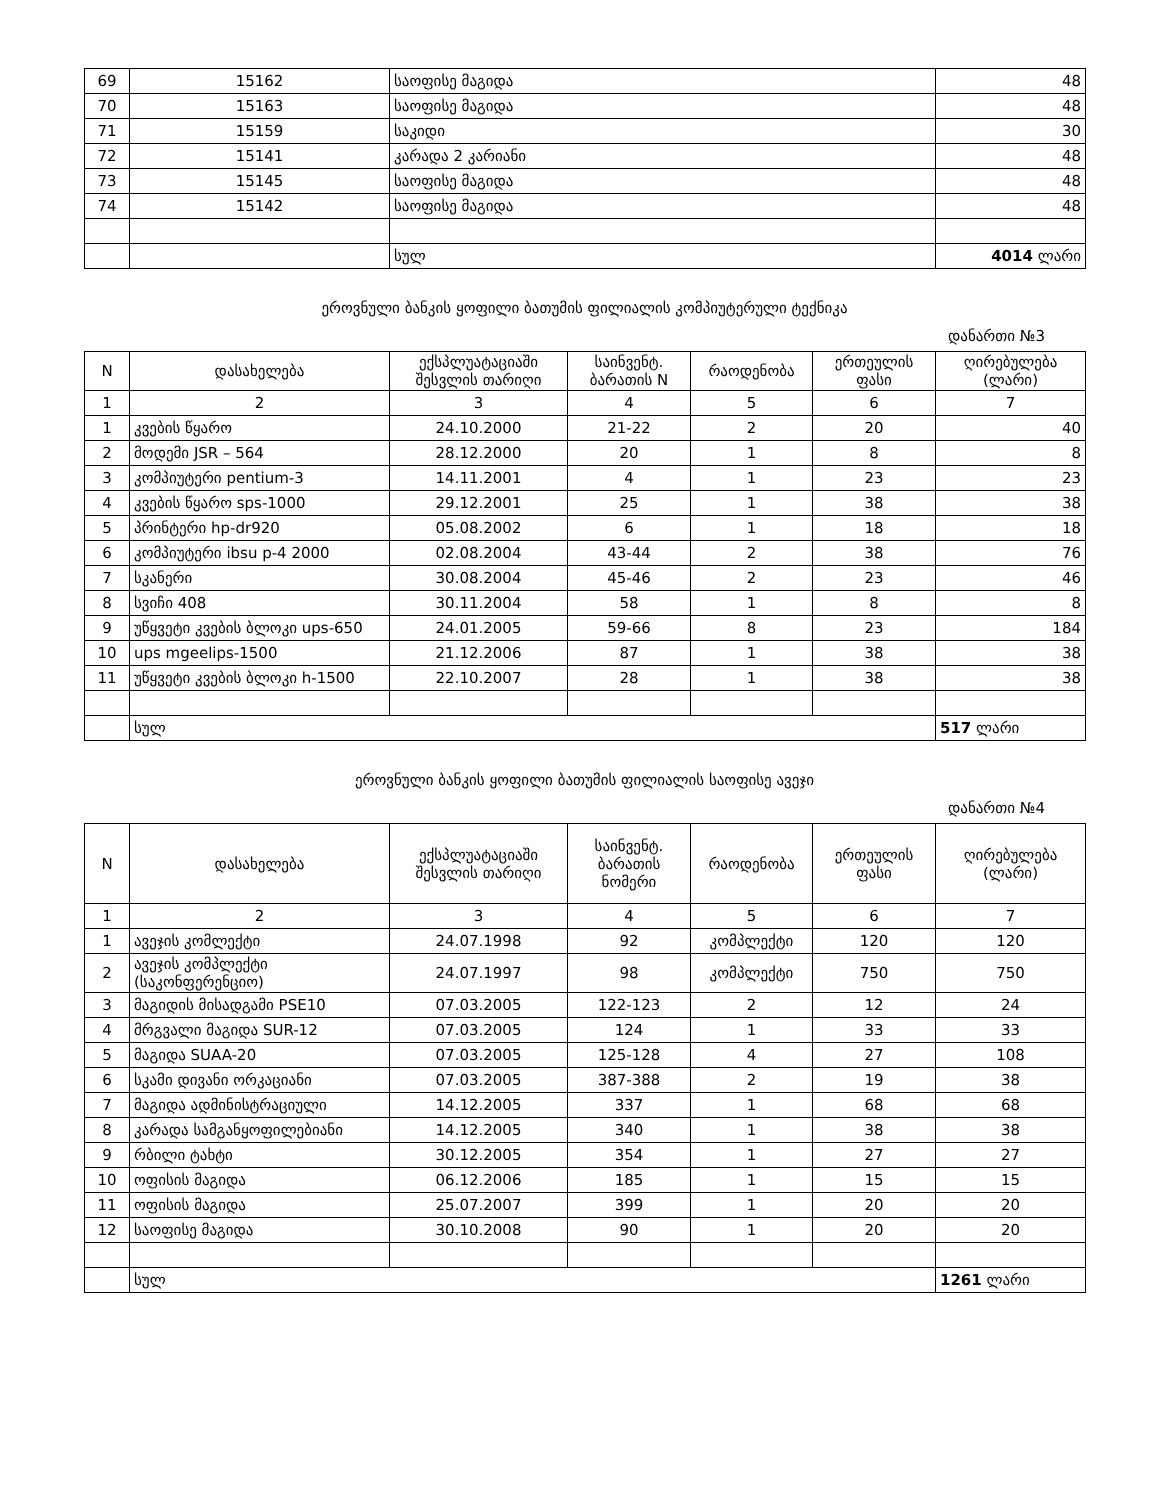| 69 | 15162 | საოფისე მაგიდა | 48 |
| 70 | 15163 | საოფისე მაგიდა | 48 |
| 71 | 15159 | საკიდი | 30 |
| 72 | 15141 | კარადა 2 კარიანი | 48 |
| 73 | 15145 | საოფისე მაგიდა | 48 |
| 74 | 15142 | საოფისე მაგიდა | 48 |
| | | სულ | 4014 ლარი |
ეროვნული ბანკის ყოფილი ბათუმის ფილიალის კომპიუტერული ტექნიკა
დანართი №3
| N | დასახელება | ექსპლუატაციაში შესვლის თარიღი | საინვენტ. ბარათის N | რაოდენობა | ერთეულის ფასი | ღირებულება (ლარი) |
| --- | --- | --- | --- | --- | --- | --- |
| 1 | 2 | 3 | 4 | 5 | 6 | 7 |
| 1 | კვების წყარო | 24.10.2000 | 21-22 | 2 | 20 | 40 |
| 2 | მოდემი JSR – 564 | 28.12.2000 | 20 | 1 | 8 | 8 |
| 3 | კომპიუტერი pentium-3 | 14.11.2001 | 4 | 1 | 23 | 23 |
| 4 | კვების წყარო sps-1000 | 29.12.2001 | 25 | 1 | 38 | 38 |
| 5 | პრინტერი hp-dr920 | 05.08.2002 | 6 | 1 | 18 | 18 |
| 6 | კომპიუტერი ibsu p-4 2000 | 02.08.2004 | 43-44 | 2 | 38 | 76 |
| 7 | სკანერი | 30.08.2004 | 45-46 | 2 | 23 | 46 |
| 8 | სვიჩი 408 | 30.11.2004 | 58 | 1 | 8 | 8 |
| 9 | უწყვეტი კვების ბლოკი ups-650 | 24.01.2005 | 59-66 | 8 | 23 | 184 |
| 10 | ups mgeelips-1500 | 21.12.2006 | 87 | 1 | 38 | 38 |
| 11 | უწყვეტი კვების ბლოკი h-1500 | 22.10.2007 | 28 | 1 | 38 | 38 |
| | სულ | | | | | 517 ლარი |
ეროვნული ბანკის ყოფილი ბათუმის ფილიალის საოფისე ავეჯი
დანართი №4
| N | დასახელება | ექსპლუატაციაში შესვლის თარიღი | საინვენტ. ბარათის ნომერი | რაოდენობა | ერთეულის ფასი | ღირებულება (ლარი) |
| --- | --- | --- | --- | --- | --- | --- |
| 1 | 2 | 3 | 4 | 5 | 6 | 7 |
| 1 | ავეჯის კომლექტი | 24.07.1998 | 92 | კომპლექტი | 120 | 120 |
| 2 | ავეჯის კომპლექტი (საკონფერენციო) | 24.07.1997 | 98 | კომპლექტი | 750 | 750 |
| 3 | მაგიდის მისადგამი PSE10 | 07.03.2005 | 122-123 | 2 | 12 | 24 |
| 4 | მრგვალი მაგიდა SUR-12 | 07.03.2005 | 124 | 1 | 33 | 33 |
| 5 | მაგიდა SUAA-20 | 07.03.2005 | 125-128 | 4 | 27 | 108 |
| 6 | სკამი დივანი ორკაციანი | 07.03.2005 | 387-388 | 2 | 19 | 38 |
| 7 | მაგიდა ადმინისტრაციული | 14.12.2005 | 337 | 1 | 68 | 68 |
| 8 | კარადა სამგანყოფილებიანი | 14.12.2005 | 340 | 1 | 38 | 38 |
| 9 | რბილი ტახტი | 30.12.2005 | 354 | 1 | 27 | 27 |
| 10 | ოფისის მაგიდა | 06.12.2006 | 185 | 1 | 15 | 15 |
| 11 | ოფისის მაგიდა | 25.07.2007 | 399 | 1 | 20 | 20 |
| 12 | საოფისე მაგიდა | 30.10.2008 | 90 | 1 | 20 | 20 |
| | სულ | | | | | 1261 ლარი |